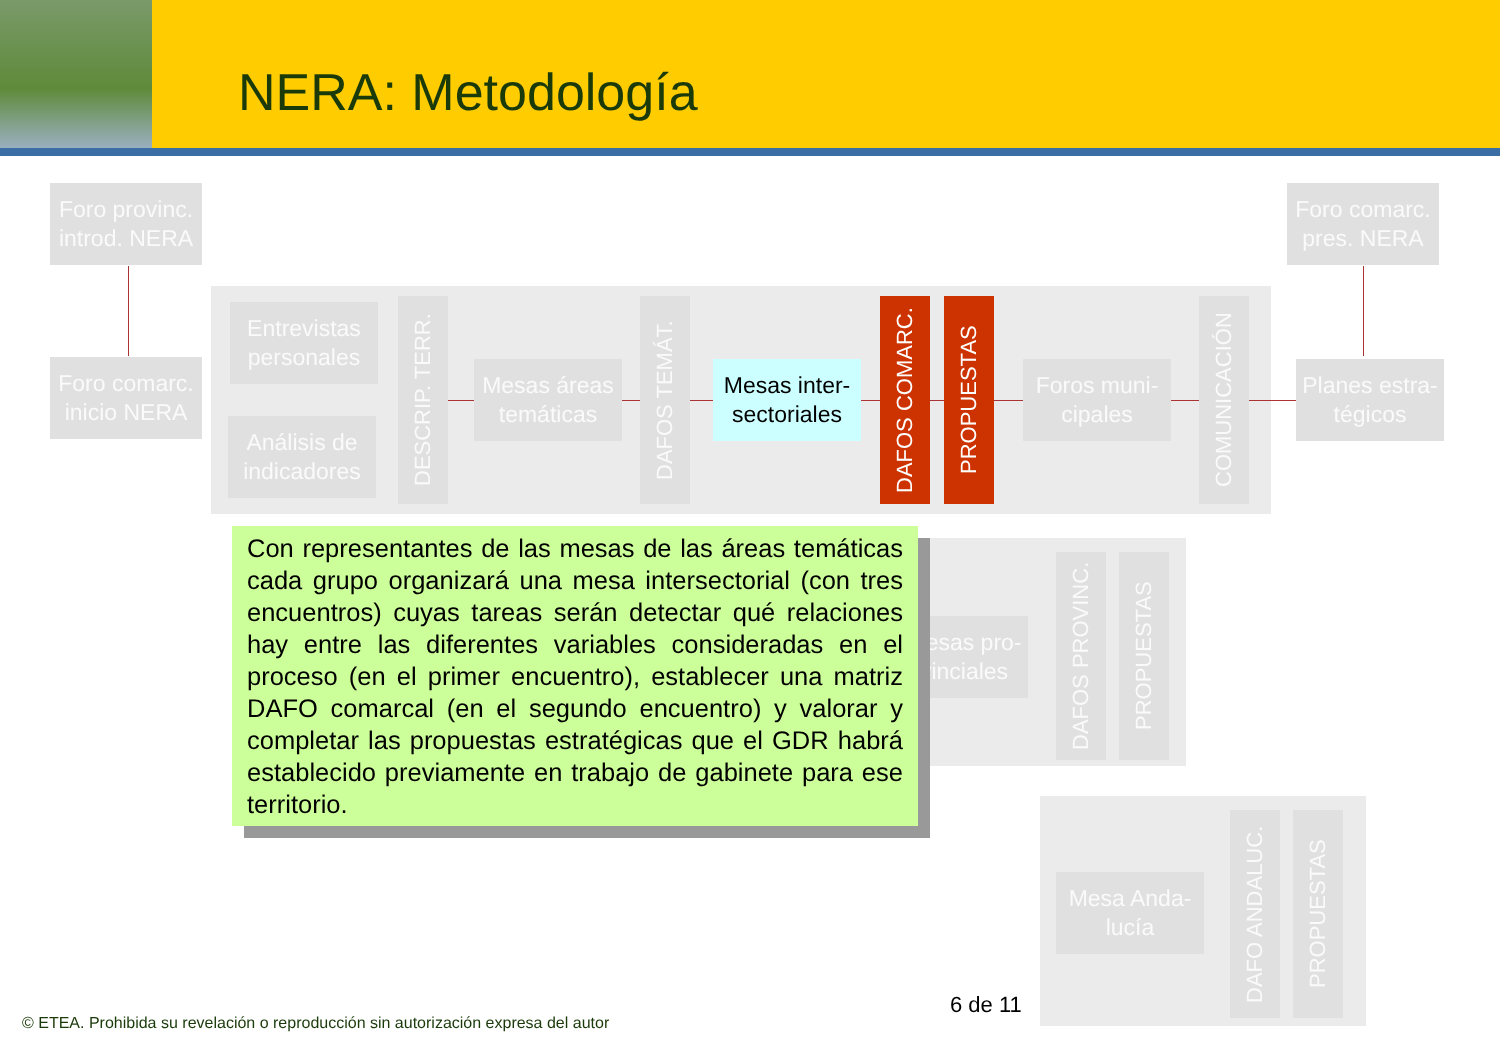NERA: Metodología
Foro provinc.
introd. NERA
Foro comarc.
pres. NERA
Foro comarc.
inicio NERA
Entrevistas
personales
Análisis de
indicadores
DESCRIP. TERR.
Mesas áreas
temáticas
DAFOS TEMÁT.
Mesas inter-
sectoriales
DAFOS COMARC.
PROPUESTAS
Foros muni-
cipales
COMUNICACIÓN
Planes estra-
tégicos
Mesas pro-
vinciales
DAFOS PROVINC.
PROPUESTAS
Mesa Anda-
lucía
DAFO ANDALUC.
PROPUESTAS
Con representantes de las mesas de las áreas temáticas cada grupo organizará una mesa intersectorial (con tres encuentros) cuyas tareas serán detectar qué relaciones hay entre las diferentes variables consideradas en el proceso (en el primer encuentro), establecer una matriz DAFO comarcal (en el segundo encuentro) y valorar y completar las propuestas estratégicas que el GDR habrá establecido previamente en trabajo de gabinete para ese territorio.
6 de 11
© ETEA. Prohibida su revelación o reproducción sin autorización expresa del autor